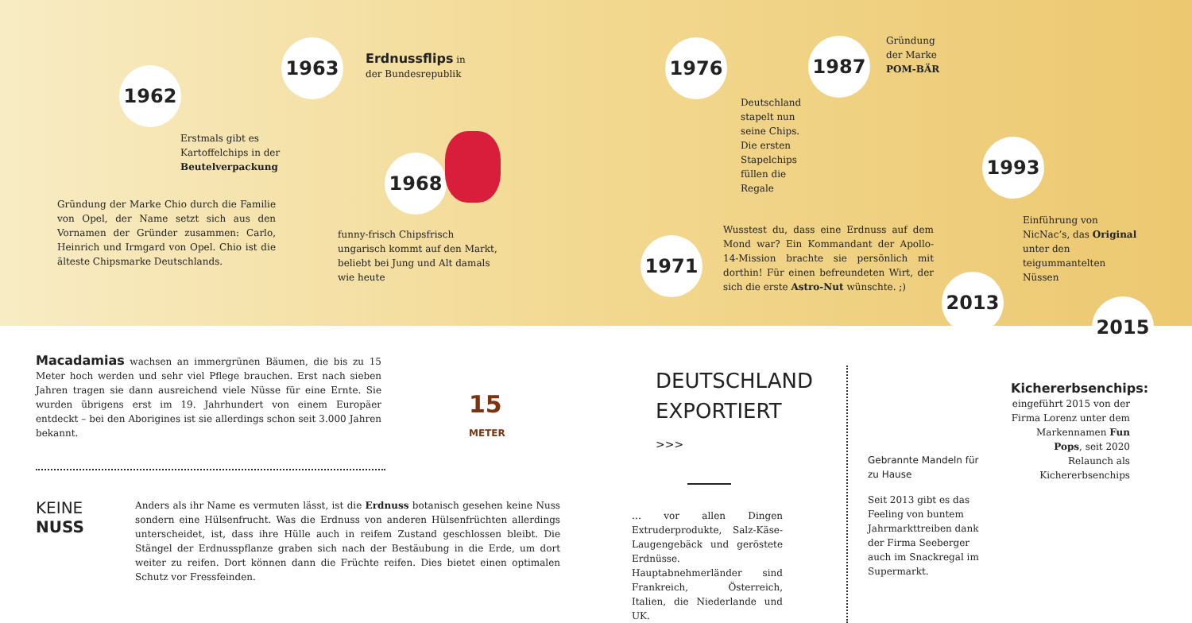1962
Erstmals gibt es Kartoffelchips in der Beutelverpackung
Gründung der Marke Chio durch die Familie von Opel, der Name setzt sich aus den Vornamen der Gründer zusammen: Carlo, Heinrich und Irmgard von Opel. Chio ist die älteste Chipsmarke Deutschlands.
1963
Erdnussflips in der Bundesrepublik
1968
funny-frisch Chipsfrisch ungarisch kommt auf den Markt, beliebt bei Jung und Alt damals wie heute
1976 1987
Gründung
der Marke
POM-BÄR
Deutschland stapelt nun seine Chips. Die ersten Stapelchips füllen die Regale
1971
Wusstest du, dass eine Erdnuss auf dem Mond war? Ein Kommandant der Apollo-14-Mission brachte sie persönlich mit dorthin! Für einen befreundeten Wirt, der sich die erste Astro-Nut wünschte. ;)
1993
Einführung von NicNac’s, das Original unter den teigummantelten Nüssen
2013
2015
Macadamias wachsen an immergrünen Bäumen, die bis zu 15 Meter hoch werden und sehr viel Pflege brauchen. Erst nach sieben Jahren tragen sie dann ausreichend viele Nüsse für eine Ernte. Sie wurden übrigens erst im 19. Jahrhundert von einem Europäer entdeckt – bei den Aborigines ist sie allerdings schon seit 3.000 Jahren bekannt.
15
METER
KEINE
NUSS
Anders als ihr Name es vermuten lässt, ist die Erdnuss botanisch gesehen keine Nuss sondern eine Hülsenfrucht. Was die Erdnuss von anderen Hülsenfrüchten allerdings unterscheidet, ist, dass ihre Hülle auch in reifem Zustand geschlossen bleibt. Die Stängel der Erdnusspflanze graben sich nach der Bestäubung in die Erde, um dort weiter zu reifen. Dort können dann die Früchte reifen. Dies bietet einen optimalen Schutz vor Fressfeinden.
DEUTSCHLAND
EXPORTIERT >>>
… vor allen Dingen Extruderprodukte, Salz-Käse-Laugengebäck und geröstete Erdnüsse. Hauptabnehmerländer sind Frankreich, Österreich, Italien, die Niederlande und UK.
Gebrannte Mandeln für zu Hause
Seit 2013 gibt es das Feeling von buntem Jahrmarkttreiben dank der Firma Seeberger auch im Snackregal im Supermarkt.
Kichererbsenchips: eingeführt 2015 von der Firma Lorenz unter dem Markennamen Fun Pops, seit 2020 Relaunch als Kichererbsenchips